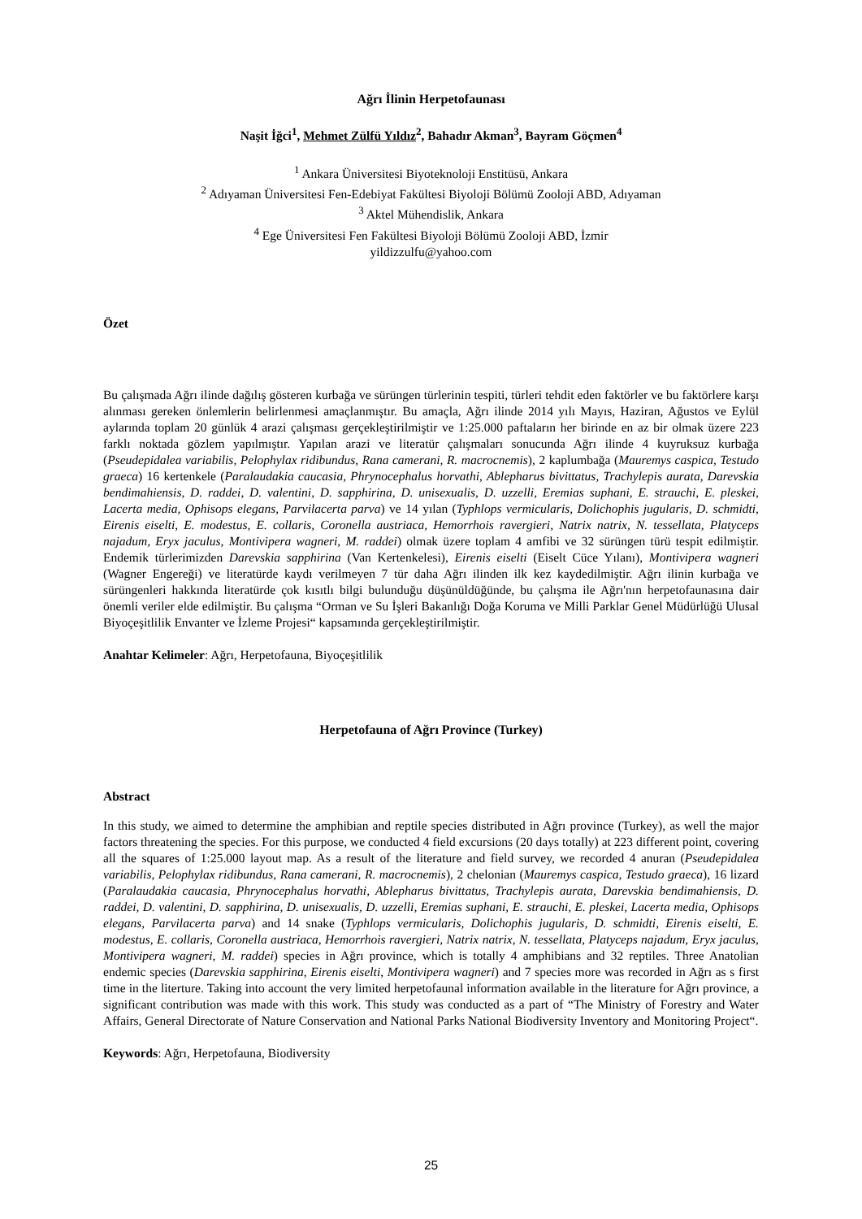Ağrı İlinin Herpetofaunası
Naşit İğci<sup>1</sup>, Mehmet Zülfü Yıldız<sup>2</sup>, Bahadır Akman<sup>3</sup>, Bayram Göçmen<sup>4</sup>
<sup>1</sup> Ankara Üniversitesi Biyoteknoloji Enstitüsü, Ankara
<sup>2</sup> Adıyaman Üniversitesi Fen-Edebiyat Fakültesi Biyoloji Bölümü Zooloji ABD, Adıyaman
<sup>3</sup> Aktel Mühendislik, Ankara
<sup>4</sup> Ege Üniversitesi Fen Fakültesi Biyoloji Bölümü Zooloji ABD, İzmir
yildizzulfu@yahoo.com
Özet
Bu çalışmada Ağrı ilinde dağılış gösteren kurbağa ve sürüngen türlerinin tespiti, türleri tehdit eden faktörler ve bu faktörlere karşı alınması gereken önlemlerin belirlenmesi amaçlanmıştır. Bu amaçla, Ağrı ilinde 2014 yılı Mayıs, Haziran, Ağustos ve Eylül aylarında toplam 20 günlük 4 arazi çalışması gerçekleştirilmiştir ve 1:25.000 paftaların her birinde en az bir olmak üzere 223 farklı noktada gözlem yapılmıştır. Yapılan arazi ve literatür çalışmaları sonucunda Ağrı ilinde 4 kuyruksuz kurbağa (Pseudepidalea variabilis, Pelophylax ridibundus, Rana camerani, R. macrocnemis), 2 kaplumbağa (Mauremys caspica, Testudo graeca) 16 kertenkele (Paralaudakia caucasia, Phrynocephalus horvathi, Ablepharus bivittatus, Trachylepis aurata, Darevskia bendimahiensis, D. raddei, D. valentini, D. sapphirina, D. unisexualis, D. uzzelli, Eremias suphani, E. strauchi, E. pleskei, Lacerta media, Ophisops elegans, Parvilacerta parva) ve 14 yılan (Typhlops vermicularis, Dolichophis jugularis, D. schmidti, Eirenis eiselti, E. modestus, E. collaris, Coronella austriaca, Hemorrhois ravergieri, Natrix natrix, N. tessellata, Platyceps najadum, Eryx jaculus, Montivipera wagneri, M. raddei) olmak üzere toplam 4 amfibi ve 32 sürüngen türü tespit edilmiştir. Endemik türlerimizden Darevskia sapphirina (Van Kertenkelesi), Eirenis eiselti (Eiselt Cüce Yılanı), Montivipera wagneri (Wagner Engereği) ve literatürde kaydı verilmeyen 7 tür daha Ağrı ilinden ilk kez kaydedilmiştir. Ağrı ilinin kurbağa ve sürüngenleri hakkında literatürde çok kısıtlı bilgi bulunduğu düşünüldüğünde, bu çalışma ile Ağrı'nın herpetofaunasına dair önemli veriler elde edilmiştir. Bu çalışma “Orman ve Su İşleri Bakanlığı Doğa Koruma ve Milli Parklar Genel Müdürlüğü Ulusal Biyoçeşitlilik Envanter ve İzleme Projesi“ kapsamında gerçekleştirilmiştir.
Anahtar Kelimeler: Ağrı, Herpetofauna, Biyoçeşitlilik
Herpetofauna of Ağrı Province (Turkey)
Abstract
In this study, we aimed to determine the amphibian and reptile species distributed in Ağrı province (Turkey), as well the major factors threatening the species. For this purpose, we conducted 4 field excursions (20 days totally) at 223 different point, covering all the squares of 1:25.000 layout map. As a result of the literature and field survey, we recorded 4 anuran (Pseudepidalea variabilis, Pelophylax ridibundus, Rana camerani, R. macrocnemis), 2 chelonian (Mauremys caspica, Testudo graeca), 16 lizard (Paralaudakia caucasia, Phrynocephalus horvathi, Ablepharus bivittatus, Trachylepis aurata, Darevskia bendimahiensis, D. raddei, D. valentini, D. sapphirina, D. unisexualis, D. uzzelli, Eremias suphani, E. strauchi, E. pleskei, Lacerta media, Ophisops elegans, Parvilacerta parva) and 14 snake (Typhlops vermicularis, Dolichophis jugularis, D. schmidti, Eirenis eiselti, E. modestus, E. collaris, Coronella austriaca, Hemorrhois ravergieri, Natrix natrix, N. tessellata, Platyceps najadum, Eryx jaculus, Montivipera wagneri, M. raddei) species in Ağrı province, which is totally 4 amphibians and 32 reptiles. Three Anatolian endemic species (Darevskia sapphirina, Eirenis eiselti, Montivipera wagneri) and 7 species more was recorded in Ağrı as s first time in the literture. Taking into account the very limited herpetofaunal information available in the literature for Ağrı province, a significant contribution was made with this work. This study was conducted as a part of “The Ministry of Forestry and Water Affairs, General Directorate of Nature Conservation and National Parks National Biodiversity Inventory and Monitoring Project“.
Keywords: Ağrı, Herpetofauna, Biodiversity
25